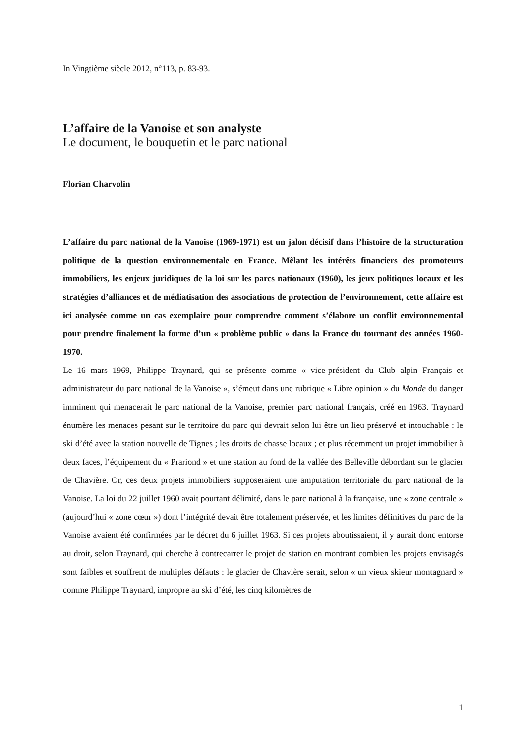In Vingtième siècle 2012, n°113, p. 83-93.
L’affaire de la Vanoise et son analyste
Le document, le bouquetin et le parc national
Florian Charvolin
L’affaire du parc national de la Vanoise (1969-1971) est un jalon décisif dans l’histoire de la structuration politique de la question environnementale en France. Mêlant les intérêts financiers des promoteurs immobiliers, les enjeux juridiques de la loi sur les parcs nationaux (1960), les jeux politiques locaux et les stratégies d’alliances et de médiatisation des associations de protection de l’environnement, cette affaire est ici analysée comme un cas exemplaire pour comprendre comment s’élabore un conflit environnemental pour prendre finalement la forme d’un « problème public » dans la France du tournant des années 1960-1970.
Le 16 mars 1969, Philippe Traynard, qui se présente comme « vice-président du Club alpin Français et administrateur du parc national de la Vanoise », s’émeut dans une rubrique « Libre opinion » du Monde du danger imminent qui menacerait le parc national de la Vanoise, premier parc national français, créé en 1963. Traynard énumère les menaces pesant sur le territoire du parc qui devrait selon lui être un lieu préservé et intouchable : le ski d’été avec la station nouvelle de Tignes ; les droits de chasse locaux ; et plus récemment un projet immobilier à deux faces, l’équipement du « Prariond » et une station au fond de la vallée des Belleville débordant sur le glacier de Chavière. Or, ces deux projets immobiliers supposeraient une amputation territoriale du parc national de la Vanoise. La loi du 22 juillet 1960 avait pourtant délimité, dans le parc national à la française, une « zone centrale » (aujourd’hui « zone cœur ») dont l’intégrité devait être totalement préservée, et les limites définitives du parc de la Vanoise avaient été confirmées par le décret du 6 juillet 1963. Si ces projets aboutissaient, il y aurait donc entorse au droit, selon Traynard, qui cherche à contrecarrer le projet de station en montrant combien les projets envisagés sont faibles et souffrent de multiples défauts : le glacier de Chavière serait, selon « un vieux skieur montagnard » comme Philippe Traynard, impropre au ski d’été, les cinq kilomètres de
1